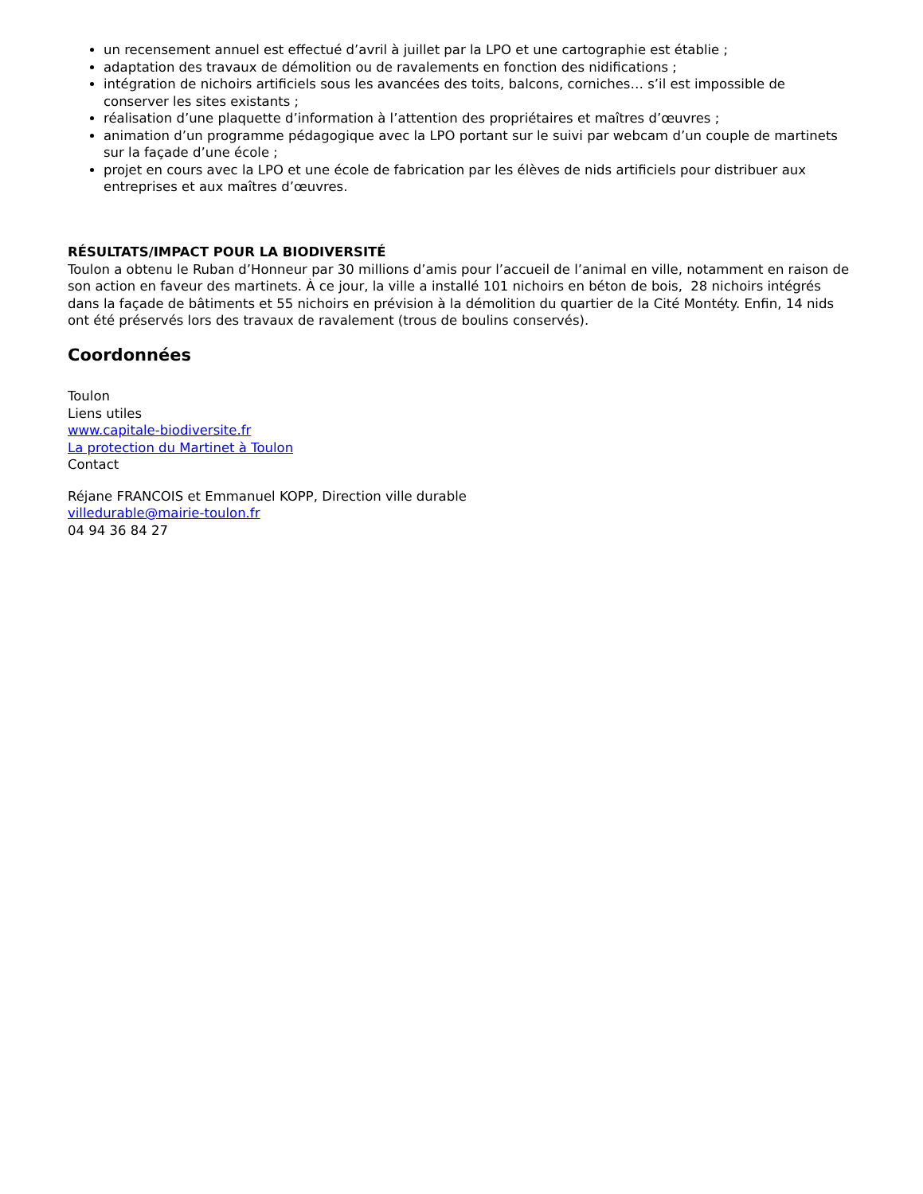un recensement annuel est effectué d’avril à juillet par la LPO et une cartographie est établie ;
adaptation des travaux de démolition ou de ravalements en fonction des nidifications ;
intégration de nichoirs artificiels sous les avancées des toits, balcons, corniches… s’il est impossible de conserver les sites existants ;
réalisation d’une plaquette d’information à l’attention des propriétaires et maîtres d’œuvres ;
animation d’un programme pédagogique avec la LPO portant sur le suivi par webcam d’un couple de martinets sur la façade d’une école ;
projet en cours avec la LPO et une école de fabrication par les élèves de nids artificiels pour distribuer aux entreprises et aux maîtres d’œuvres.
RÉSULTATS/IMPACT POUR LA BIODIVERSITÉ
Toulon a obtenu le Ruban d’Honneur par 30 millions d’amis pour l’accueil de l’animal en ville, notamment en raison de son action en faveur des martinets. À ce jour, la ville a installé 101 nichoirs en béton de bois, 28 nichoirs intégrés dans la façade de bâtiments et 55 nichoirs en prévision à la démolition du quartier de la Cité Montéty. Enfin, 14 nids ont été préservés lors des travaux de ravalement (trous de boulins conservés).
Coordonnées
Toulon
Liens utiles
www.capitale-biodiversite.fr
La protection du Martinet à Toulon
Contact
Réjane FRANCOIS et Emmanuel KOPP, Direction ville durable
villedurable@mairie-toulon.fr
04 94 36 84 27